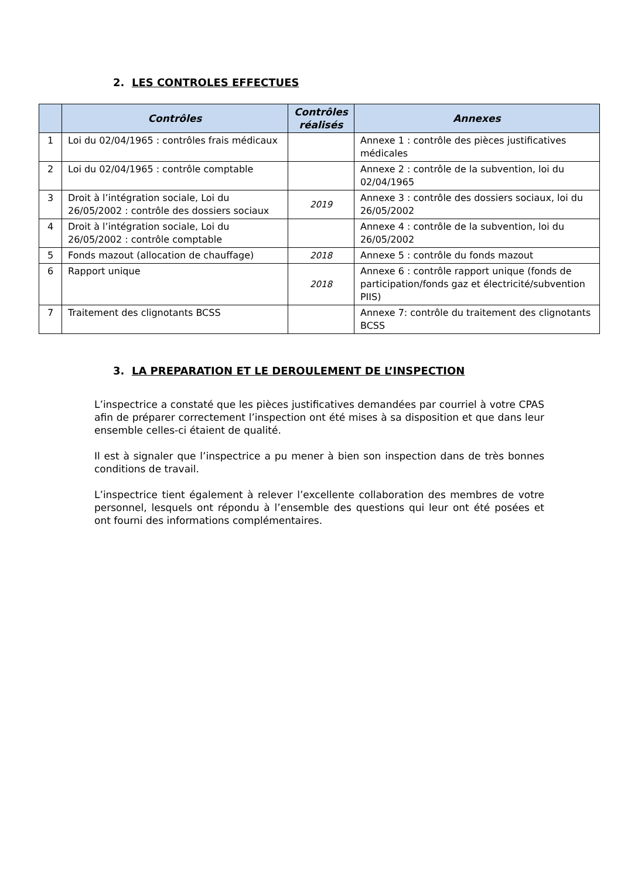2. LES CONTROLES EFFECTUES
| | Contrôles | Contrôles réalisés | Annexes |
| --- | --- | --- | --- |
| 1 | Loi du 02/04/1965 : contrôles frais médicaux | | Annexe 1 : contrôle des pièces justificatives médicales |
| 2 | Loi du 02/04/1965 : contrôle comptable | | Annexe 2 : contrôle de la subvention, loi du 02/04/1965 |
| 3 | Droit à l’intégration sociale, Loi du 26/05/2002 : contrôle des dossiers sociaux | 2019 | Annexe 3 : contrôle des dossiers sociaux, loi du 26/05/2002 |
| 4 | Droit à l’intégration sociale, Loi du 26/05/2002 : contrôle comptable | | Annexe 4 : contrôle de la subvention, loi du 26/05/2002 |
| 5 | Fonds mazout (allocation de chauffage) | 2018 | Annexe 5 : contrôle du fonds mazout |
| 6 | Rapport unique | 2018 | Annexe 6 : contrôle rapport unique (fonds de participation/fonds gaz et électricité/subvention PIIS) |
| 7 | Traitement des clignotants BCSS | | Annexe 7: contrôle du traitement des clignotants BCSS |
3. LA PREPARATION ET LE DEROULEMENT DE L’INSPECTION
L’inspectrice a constaté que les pièces justificatives demandées par courriel à votre CPAS afin de préparer correctement l’inspection ont été mises à sa disposition et que dans leur ensemble celles-ci étaient de qualité.
Il est à signaler que l’inspectrice a pu mener à bien son inspection dans de très bonnes conditions de travail.
L’inspectrice tient également à relever l’excellente collaboration des membres de votre personnel, lesquels ont répondu à l’ensemble des questions qui leur ont été posées et ont fourni des informations complémentaires.